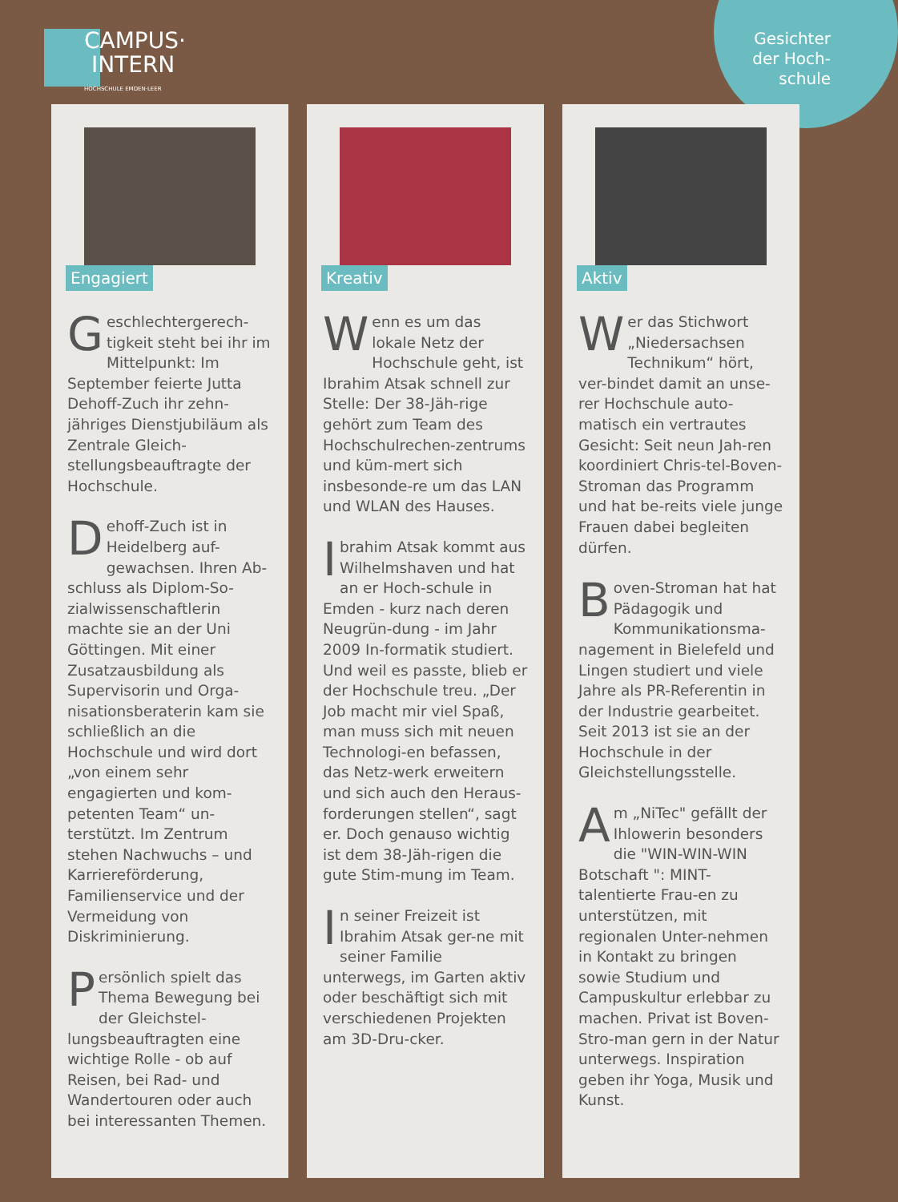Gesichter
der Hoch-
schule
CAMPUS·
INTERN HOCHSCHULE EMDEN·LEER
Engagiert
Geschlechtergerech-tigkeit steht bei ihr im Mittelpunkt: Im September feierte Jutta Dehoff-Zuch ihr zehn-jähriges Dienstjubiläum als Zentrale Gleich-stellungsbeauftragte der Hochschule.
Dehoff-Zuch ist in Heidelberg auf-gewachsen. Ihren Ab-schluss als Diplom-So-zialwissenschaftlerin machte sie an der Uni Göttingen. Mit einer Zusatzausbildung als Supervisorin und Orga-nisationsberaterin kam sie schließlich an die Hochschule und wird dort „von einem sehr engagierten und kom-petenten Team“ un-terstützt. Im Zentrum stehen Nachwuchs – und Karriereförderung, Familienservice und der Vermeidung von Diskriminierung.
Persönlich spielt das Thema Bewegung bei der Gleichstel-lungsbeauftragten eine wichtige Rolle - ob auf Reisen, bei Rad- und Wandertouren oder auch bei interessanten Themen.
Kreativ
Wenn es um das lokale Netz der Hochschule geht, ist Ibrahim Atsak schnell zur Stelle: Der 38-Jäh-rige gehört zum Team des Hochschulrechen-zentrums und küm-mert sich insbesonde-re um das LAN und WLAN des Hauses.
Ibrahim Atsak kommt aus Wilhelmshaven und hat an er Hoch-schule in Emden - kurz nach deren Neugrün-dung - im Jahr 2009 In-formatik studiert. Und weil es passte, blieb er der Hochschule treu. „Der Job macht mir viel Spaß, man muss sich mit neuen Technologi-en befassen, das Netz-werk erweitern und sich auch den Heraus-forderungen stellen“, sagt er. Doch genauso wichtig ist dem 38-Jäh-rigen die gute Stim-mung im Team.
In seiner Freizeit ist Ibrahim Atsak ger-ne mit seiner Familie unterwegs, im Garten aktiv oder beschäftigt sich mit verschiedenen Projekten am 3D-Dru-cker.
Aktiv
Wer das Stichwort „Niedersachsen Technikum“ hört, ver-bindet damit an unse-rer Hochschule auto-matisch ein vertrautes Gesicht: Seit neun Jah-ren koordiniert Chris-tel-Boven-Stroman das Programm und hat be-reits viele junge Frauen dabei begleiten dürfen.
Boven-Stroman hat hat Pädagogik und Kommunikationsma-nagement in Bielefeld und Lingen studiert und viele Jahre als PR-Referentin in der Industrie gearbeitet. Seit 2013 ist sie an der Hochschule in der Gleichstellungsstelle.
Am „NiTec" gefällt der Ihlowerin besonders die "WIN-WIN-WIN Botschaft ": MINT-talentierte Frau-en zu unterstützen, mit regionalen Unter-nehmen in Kontakt zu bringen sowie Studium und Campuskultur erlebbar zu machen. Privat ist Boven-Stro-man gern in der Natur unterwegs. Inspiration geben ihr Yoga, Musik und Kunst.